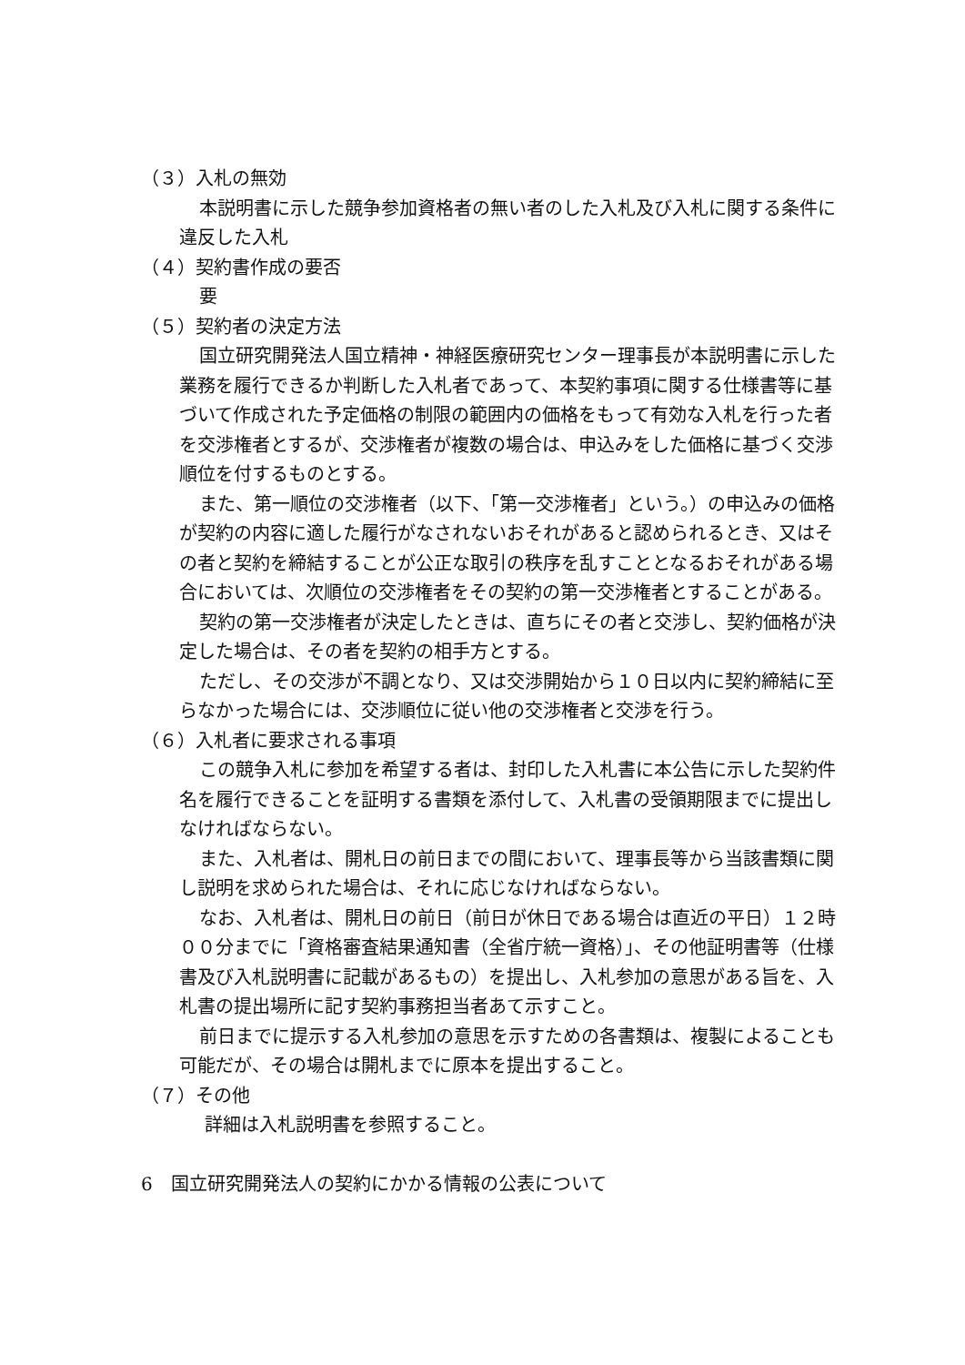（３）入札の無効
本説明書に示した競争参加資格者の無い者のした入札及び入札に関する条件に違反した入札
（４）契約書作成の要否
要
（５）契約者の決定方法
国立研究開発法人国立精神・神経医療研究センター理事長が本説明書に示した業務を履行できるか判断した入札者であって、本契約事項に関する仕様書等に基づいて作成された予定価格の制限の範囲内の価格をもって有効な入札を行った者を交渉権者とするが、交渉権者が複数の場合は、申込みをした価格に基づく交渉順位を付するものとする。
また、第一順位の交渉権者（以下、「第一交渉権者」という。）の申込みの価格が契約の内容に適した履行がなされないおそれがあると認められるとき、又はその者と契約を締結することが公正な取引の秩序を乱すこととなるおそれがある場合においては、次順位の交渉権者をその契約の第一交渉権者とすることがある。
契約の第一交渉権者が決定したときは、直ちにその者と交渉し、契約価格が決定した場合は、その者を契約の相手方とする。
ただし、その交渉が不調となり、又は交渉開始から１０日以内に契約締結に至らなかった場合には、交渉順位に従い他の交渉権者と交渉を行う。
（６）入札者に要求される事項
この競争入札に参加を希望する者は、封印した入札書に本公告に示した契約件名を履行できることを証明する書類を添付して、入札書の受領期限までに提出しなければならない。
また、入札者は、開札日の前日までの間において、理事長等から当該書類に関し説明を求められた場合は、それに応じなければならない。
なお、入札者は、開札日の前日（前日が休日である場合は直近の平日）１２時００分までに「資格審査結果通知書（全省庁統一資格）」、その他証明書等（仕様書及び入札説明書に記載があるもの）を提出し、入札参加の意思がある旨を、入札書の提出場所に記す契約事務担当者あて示すこと。
前日までに提示する入札参加の意思を示すための各書類は、複製によることも可能だが、その場合は開札までに原本を提出すること。
（７）その他
詳細は入札説明書を参照すること。
6　国立研究開発法人の契約にかかる情報の公表について